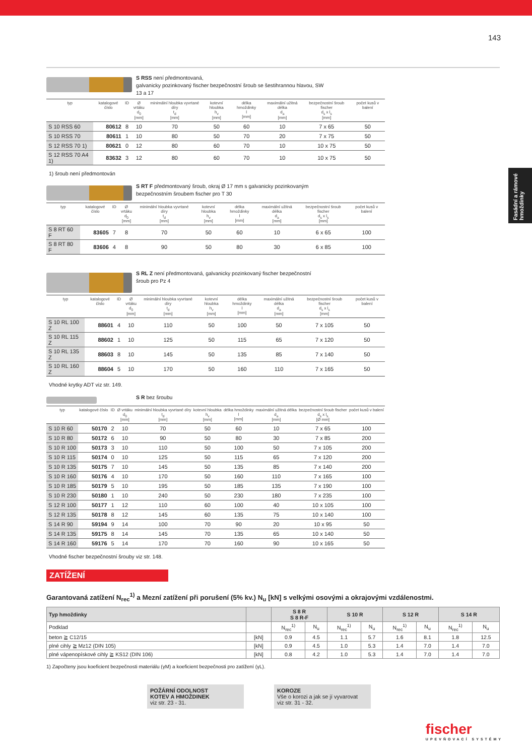143
Fasádní a rámové hmoždinky
S RSS není předmontovaná,
galvanicky pozinkovaný fischer bezpečnostní šroub se šestihrannou hlavou, SW
13 a 17
| typ | katalogové číslo | ID | Ø vrtáku d<sub>0</sub> [mm] | minimální hloubka vyvrtané díry t<sub>d</sub> [mm] | kotevní hloubka h<sub>v</sub> [mm] | délka hmoždinky l [mm] | maximální užitná délka d<sub>a</sub> [mm] | bezpečnostní šroub fischer d<sub>s</sub> x l<sub>s</sub> [mm] | počet kusů v balení |
| --- | --- | --- | --- | --- | --- | --- | --- | --- | --- |
| S 10 RSS 60 | 80612 | 8 | 10 | 70 | 50 | 60 | 10 | 7 x 65 | 50 |
| S 10 RSS 70 | 80611 | 1 | 10 | 80 | 50 | 70 | 20 | 7 x 75 | 50 |
| S 12 RSS 70 1) | 80621 | 0 | 12 | 80 | 60 | 70 | 10 | 10 x 75 | 50 |
| S 12 RSS 70 A4 1) | 83632 | 3 | 12 | 80 | 60 | 70 | 10 | 10 x 75 | 50 |
1) šroub není předmontován
S RT F předmontovaný šroub, okraj Ø 17 mm s galvanicky pozinkovaným
bezpečnostním šroubem fischer pro T 30
| typ | katalogové číslo | ID | Ø vrtáku d<sub>0</sub> [mm] | minimální hloubka vyvrtané díry t<sub>d</sub> [mm] | kotevní hloubka h<sub>v</sub> [mm] | délka hmoždinky l [mm] | maximální užitná délka d<sub>a</sub> [mm] | bezpečnostní šroub fischer d<sub>s</sub> x l<sub>s</sub> [mm] | počet kusů v balení |
| --- | --- | --- | --- | --- | --- | --- | --- | --- | --- |
| S 8 RT 60 F | 83605 | 7 | 8 | 70 | 50 | 60 | 10 | 6 x 65 | 100 |
| S 8 RT 80 F | 83606 | 4 | 8 | 90 | 50 | 80 | 30 | 6 x 85 | 100 |
S RL Z není předmontovaná, galvanicky pozinkovaný fischer bezpečnostní
šroub pro Pz 4
| typ | katalogové číslo | ID | Ø vrtáku d<sub>0</sub> [mm] | minimální hloubka vyvrtané díry t<sub>d</sub> [mm] | kotevní hloubka h<sub>v</sub> [mm] | délka hmoždinky l [mm] | maximální užitná délka d<sub>a</sub> [mm] | bezpečnostní šroub fischer d<sub>s</sub> x l<sub>s</sub> [mm] | počet kusů v balení |
| --- | --- | --- | --- | --- | --- | --- | --- | --- | --- |
| S 10 RL 100 Z | 88601 | 4 | 10 | 110 | 50 | 100 | 50 | 7 x 105 | 50 |
| S 10 RL 115 Z | 88602 | 1 | 10 | 125 | 50 | 115 | 65 | 7 x 120 | 50 |
| S 10 RL 135 Z | 88603 | 8 | 10 | 145 | 50 | 135 | 85 | 7 x 140 | 50 |
| S 10 RL 160 Z | 88604 | 5 | 10 | 170 | 50 | 160 | 110 | 7 x 165 | 50 |
Vhodné krytky ADT viz str. 149.
S R bez šroubu
| typ | katalogové číslo | ID | Ø vrtáku d<sub>0</sub> [mm] | minimální hloubka vyvrtané díry t<sub>d</sub> [mm] | kotevní hloubka h<sub>v</sub> [mm] | délka hmoždinky l [mm] | maximální užitná délka d<sub>a</sub> [mm] | bezpečnostní šroub fischer d<sub>s</sub> x l<sub>s</sub> [Ø mm] | počet kusů v balení |
| --- | --- | --- | --- | --- | --- | --- | --- | --- | --- |
| S 10 R 60 | 50170 | 2 | 10 | 70 | 50 | 60 | 10 | 7 x 65 | 100 |
| S 10 R 80 | 50172 | 6 | 10 | 90 | 50 | 80 | 30 | 7 x 85 | 200 |
| S 10 R 100 | 50173 | 3 | 10 | 110 | 50 | 100 | 50 | 7 x 105 | 200 |
| S 10 R 115 | 50174 | 0 | 10 | 125 | 50 | 115 | 65 | 7 x 120 | 200 |
| S 10 R 135 | 50175 | 7 | 10 | 145 | 50 | 135 | 85 | 7 x 140 | 200 |
| S 10 R 160 | 50176 | 4 | 10 | 170 | 50 | 160 | 110 | 7 x 165 | 100 |
| S 10 R 185 | 50179 | 5 | 10 | 195 | 50 | 185 | 135 | 7 x 190 | 100 |
| S 10 R 230 | 50180 | 1 | 10 | 240 | 50 | 230 | 180 | 7 x 235 | 100 |
| S 12 R 100 | 50177 | 1 | 12 | 110 | 60 | 100 | 40 | 10 x 105 | 100 |
| S 12 R 135 | 50178 | 8 | 12 | 145 | 60 | 135 | 75 | 10 x 140 | 100 |
| S 14 R 90 | 59194 | 9 | 14 | 100 | 70 | 90 | 20 | 10 x 95 | 50 |
| S 14 R 135 | 59175 | 8 | 14 | 145 | 70 | 135 | 65 | 10 x 140 | 50 |
| S 14 R 160 | 59176 | 5 | 14 | 170 | 70 | 160 | 90 | 10 x 165 | 50 |
Vhodné fischer bezpečnostní šrouby viz str. 148.
ZATÍŽENÍ
Garantovaná zatížení N<sub>rec</sub><sup>1)</sup> a Mezní zatížení při porušení (5% kv.) N<sub>u</sub> [kN] s velkými osovými a okrajovými vzdálenostmi.
| Typ hmoždinky | | S 8 R S 8 R-F | | S 10 R | | S 12 R | | S 14 R | |
| --- | --- | --- | --- | --- | --- | --- | --- | --- | --- |
| Podklad | | N<sub>rec</sub><sup>1)</sup> | N<sub>u</sub> | N<sub>rec</sub><sup>1)</sup> | N<sub>u</sub> | N<sub>rec</sub><sup>1)</sup> | N<sub>u</sub> | N<sub>rec</sub><sup>1)</sup> | N<sub>u</sub> |
| beton ≧ C12/15 | [kN] | 0.9 | 4.5 | 1.1 | 5.7 | 1.6 | 8.1 | 1.8 | 12.5 |
| plné cihly ≧ Mz12 (DIN 105) | [kN] | 0.9 | 4.5 | 1.0 | 5.3 | 1.4 | 7.0 | 1.4 | 7.0 |
| plné vápenopískové cihly ≧ KS12 (DIN 106) | [kN] | 0.8 | 4.2 | 1.0 | 5.3 | 1.4 | 7.0 | 1.4 | 7.0 |
1) Započteny jsou koeficient bezpečnosti materiálu (γM) a koeficient bezpečnosti pro zatížení (γL).
POŽÁRNÍ ODOLNOST
KOTEV A HMOŽDINEK
viz str. 23 - 31.
KOROZE
Vše o korozi a jak se jí vyvarovat
viz str. 31 - 32.
fischer
UPEVŇOVACÍ SYSTÉMY